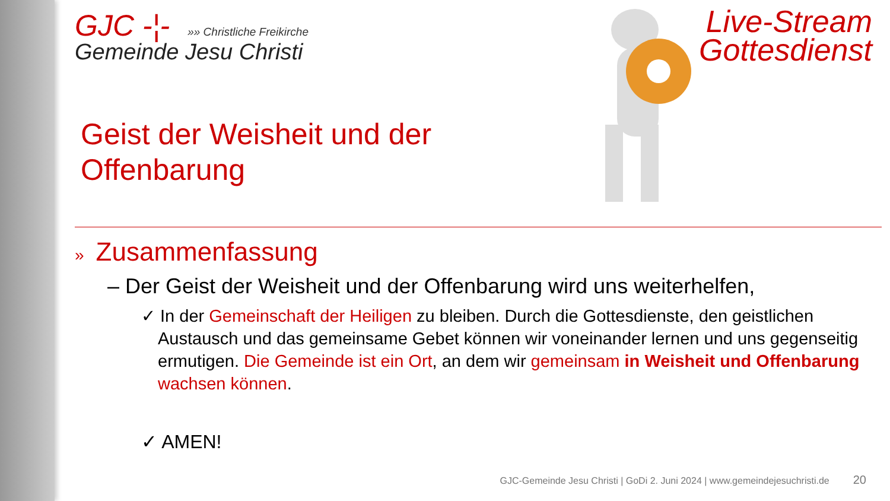Live-Stream
Gottesdienst
GJC -¦- »» Christliche Freikirche
Gemeinde Jesu Christi
Geist der Weisheit und der Offenbarung
» Zusammenfassung
– Der Geist der Weisheit und der Offenbarung wird uns weiterhelfen,
✓ In der Gemeinschaft der Heiligen zu bleiben. Durch die Gottesdienste, den geistlichen Austausch und das gemeinsame Gebet können wir voneinander lernen und uns gegenseitig ermutigen. Die Gemeinde ist ein Ort, an dem wir gemeinsam in Weisheit und Offenbarung wachsen können.
✓ AMEN!
GJC-Gemeinde Jesu Christi | GoDi 2. Juni 2024 | www.gemeindejesuchristi.de 20